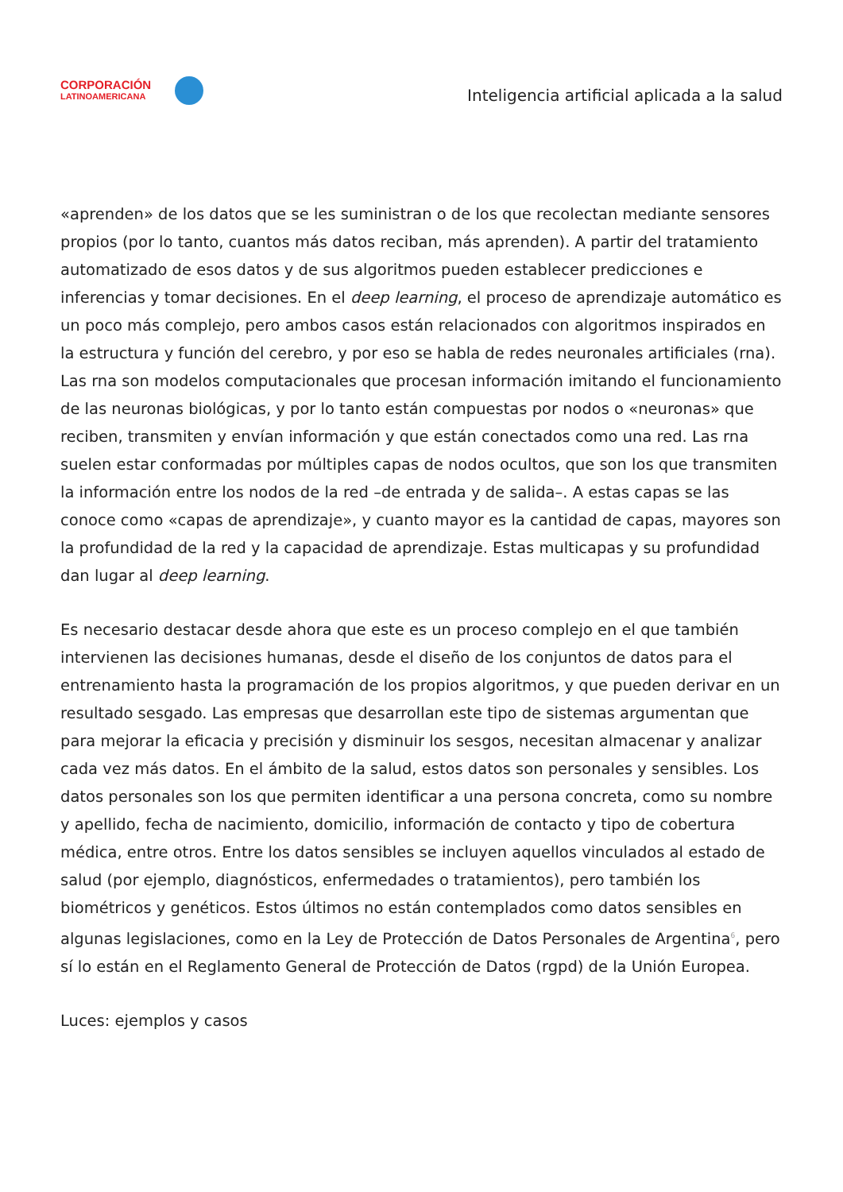CORPORACIÓN
LATINOAMERICANA
Inteligencia artificial aplicada a la salud
«aprenden» de los datos que se les suministran o de los que recolectan mediante sensores propios (por lo tanto, cuantos más datos reciban, más aprenden). A partir del tratamiento automatizado de esos datos y de sus algoritmos pueden establecer predicciones e inferencias y tomar decisiones. En el deep learning, el proceso de aprendizaje automático es un poco más complejo, pero ambos casos están relacionados con algoritmos inspirados en la estructura y función del cerebro, y por eso se habla de redes neuronales artificiales (rna). Las rna son modelos computacionales que procesan información imitando el funcionamiento de las neuronas biológicas, y por lo tanto están compuestas por nodos o «neuronas» que reciben, transmiten y envían información y que están conectados como una red. Las rna suelen estar conformadas por múltiples capas de nodos ocultos, que son los que transmiten la información entre los nodos de la red –de entrada y de salida–. A estas capas se las conoce como «capas de aprendizaje», y cuanto mayor es la cantidad de capas, mayores son la profundidad de la red y la capacidad de aprendizaje. Estas multicapas y su profundidad dan lugar al deep learning.
Es necesario destacar desde ahora que este es un proceso complejo en el que también intervienen las decisiones humanas, desde el diseño de los conjuntos de datos para el entrenamiento hasta la programación de los propios algoritmos, y que pueden derivar en un resultado sesgado. Las empresas que desarrollan este tipo de sistemas argumentan que para mejorar la eficacia y precisión y disminuir los sesgos, necesitan almacenar y analizar cada vez más datos. En el ámbito de la salud, estos datos son personales y sensibles. Los datos personales son los que permiten identificar a una persona concreta, como su nombre y apellido, fecha de nacimiento, domicilio, información de contacto y tipo de cobertura médica, entre otros. Entre los datos sensibles se incluyen aquellos vinculados al estado de salud (por ejemplo, diagnósticos, enfermedades o tratamientos), pero también los biométricos y genéticos. Estos últimos no están contemplados como datos sensibles en algunas legislaciones, como en la Ley de Protección de Datos Personales de Argentina<sup>6</sup>, pero sí lo están en el Reglamento General de Protección de Datos (rgpd) de la Unión Europea.
Luces: ejemplos y casos